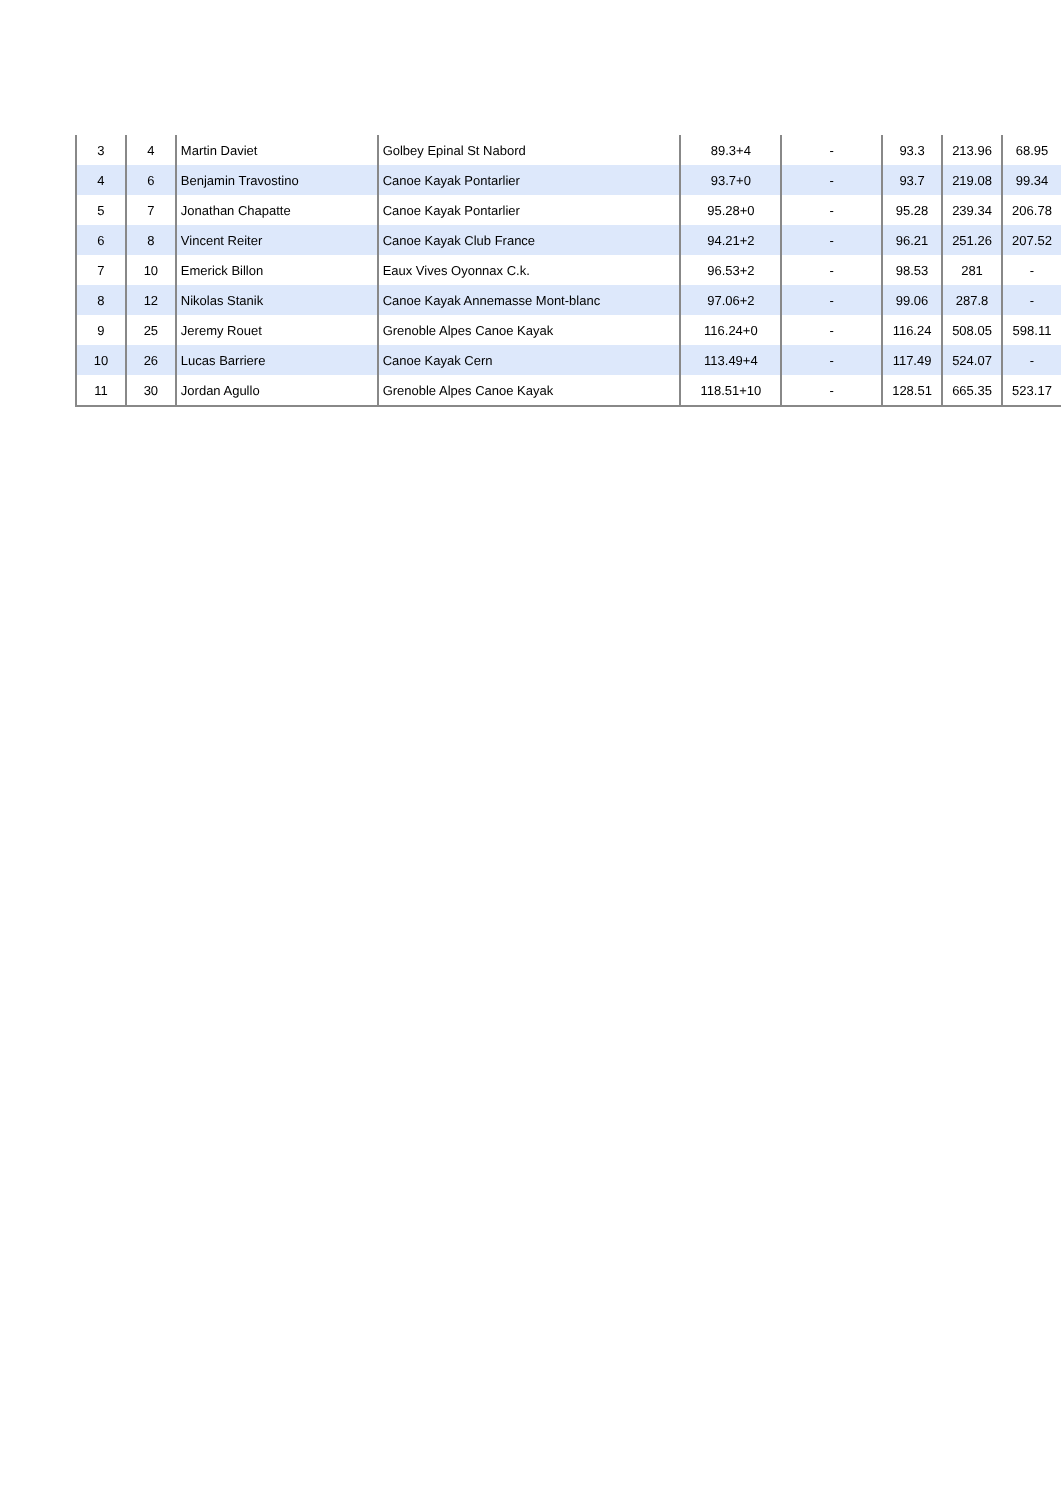| 3 | 4 | Martin Daviet | Golbey Epinal St Nabord | 89.3+4 | - | 93.3 | 213.96 | 68.95 |
| 4 | 6 | Benjamin Travostino | Canoe Kayak Pontarlier | 93.7+0 | - | 93.7 | 219.08 | 99.34 |
| 5 | 7 | Jonathan Chapatte | Canoe Kayak Pontarlier | 95.28+0 | - | 95.28 | 239.34 | 206.78 |
| 6 | 8 | Vincent Reiter | Canoe Kayak Club France | 94.21+2 | - | 96.21 | 251.26 | 207.52 |
| 7 | 10 | Emerick Billon | Eaux Vives Oyonnax C.k. | 96.53+2 | - | 98.53 | 281 | - |
| 8 | 12 | Nikolas Stanik | Canoe Kayak Annemasse Mont-blanc | 97.06+2 | - | 99.06 | 287.8 | - |
| 9 | 25 | Jeremy Rouet | Grenoble Alpes Canoe Kayak | 116.24+0 | - | 116.24 | 508.05 | 598.11 |
| 10 | 26 | Lucas Barriere | Canoe Kayak Cern | 113.49+4 | - | 117.49 | 524.07 | - |
| 11 | 30 | Jordan Agullo | Grenoble Alpes Canoe Kayak | 118.51+10 | - | 128.51 | 665.35 | 523.17 |